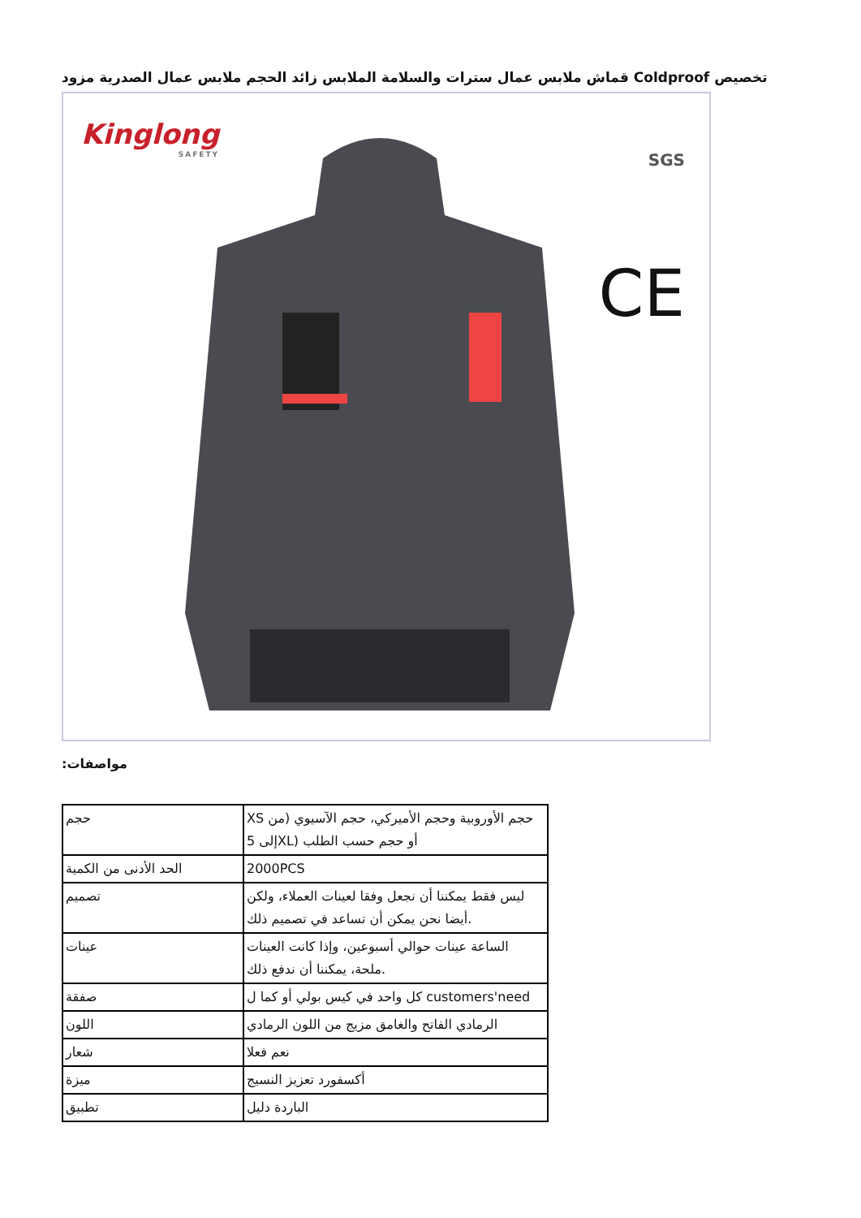قماش ملابس عمال سترات والسلامة الملابس زائد الحجم ملابس عمال الصدرية مزود Coldproof تخصيص
Kinglong
SAFETY
SGS
CE
:مواصفات
| حجم | XS حجم الأوروبية وحجم الأميركي، حجم الآسيوي (من إلى 5XL) أو حجم حسب الطلب |
| الحد الأدنى من الكمية | 2000PCS |
| تصميم | ليس فقط يمكننا أن نجعل وفقا لعينات العملاء، ولكن أيضا نحن يمكن أن تساعد في تصميم ذلك. |
| عينات | الساعة عينات حوالي أسبوعين، وإذا كانت العينات ملحة، يمكننا أن ندفع ذلك. |
| صفقة | كل واحد في كيس بولي أو كما ل customers'need |
| اللون | الرمادي الفاتح والغامق مزيج من اللون الرمادي |
| شعار | نعم فعلا |
| ميزة | أكسفورد تعزيز النسيج |
| تطبيق | الباردة دليل |